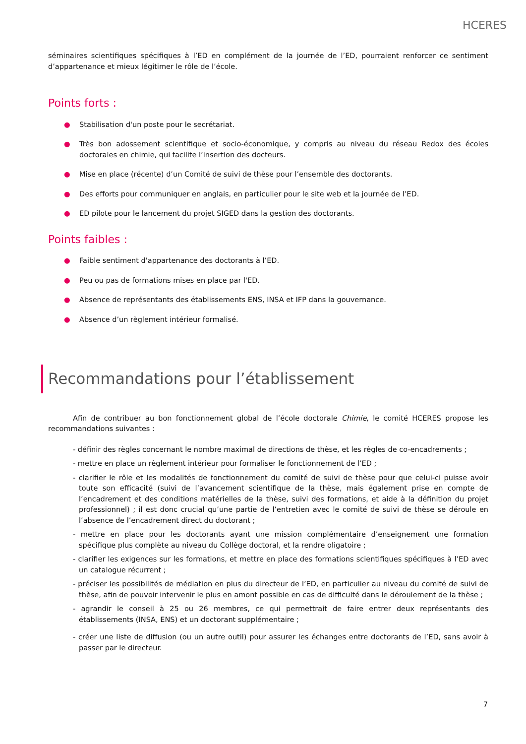HCERES
séminaires scientifiques spécifiques à l’ED en complément de la journée de l’ED, pourraient renforcer ce sentiment d’appartenance et mieux légitimer le rôle de l’école.
Points forts :
● Stabilisation d'un poste pour le secrétariat.
● Très bon adossement scientifique et socio-économique, y compris au niveau du réseau Redox des écoles doctorales en chimie, qui facilite l’insertion des docteurs.
● Mise en place (récente) d’un Comité de suivi de thèse pour l’ensemble des doctorants.
● Des efforts pour communiquer en anglais, en particulier pour le site web et la journée de l’ED.
● ED pilote pour le lancement du projet SIGED dans la gestion des doctorants.
Points faibles :
● Faible sentiment d'appartenance des doctorants à l’ED.
● Peu ou pas de formations mises en place par l'ED.
● Absence de représentants des établissements ENS, INSA et IFP dans la gouvernance.
● Absence d’un règlement intérieur formalisé.
Recommandations pour l’établissement
Afin de contribuer au bon fonctionnement global de l’école doctorale Chimie, le comité HCERES propose les recommandations suivantes :
- définir des règles concernant le nombre maximal de directions de thèse, et les règles de co-encadrements ;
- mettre en place un règlement intérieur pour formaliser le fonctionnement de l’ED ;
- clarifier le rôle et les modalités de fonctionnement du comité de suivi de thèse pour que celui-ci puisse avoir toute son efficacité (suivi de l’avancement scientifique de la thèse, mais également prise en compte de l’encadrement et des conditions matérielles de la thèse, suivi des formations, et aide à la définition du projet professionnel) ; il est donc crucial qu’une partie de l’entretien avec le comité de suivi de thèse se déroule en l’absence de l’encadrement direct du doctorant ;
- mettre en place pour les doctorants ayant une mission complémentaire d’enseignement une formation spécifique plus complète au niveau du Collège doctoral, et la rendre oligatoire ;
- clarifier les exigences sur les formations, et mettre en place des formations scientifiques spécifiques à l’ED avec un catalogue récurrent ;
- préciser les possibilités de médiation en plus du directeur de l’ED, en particulier au niveau du comité de suivi de thèse, afin de pouvoir intervenir le plus en amont possible en cas de difficulté dans le déroulement de la thèse ;
- agrandir le conseil à 25 ou 26 membres, ce qui permettrait de faire entrer deux représentants des établissements (INSA, ENS) et un doctorant supplémentaire ;
- créer une liste de diffusion (ou un autre outil) pour assurer les échanges entre doctorants de l’ED, sans avoir à passer par le directeur.
7